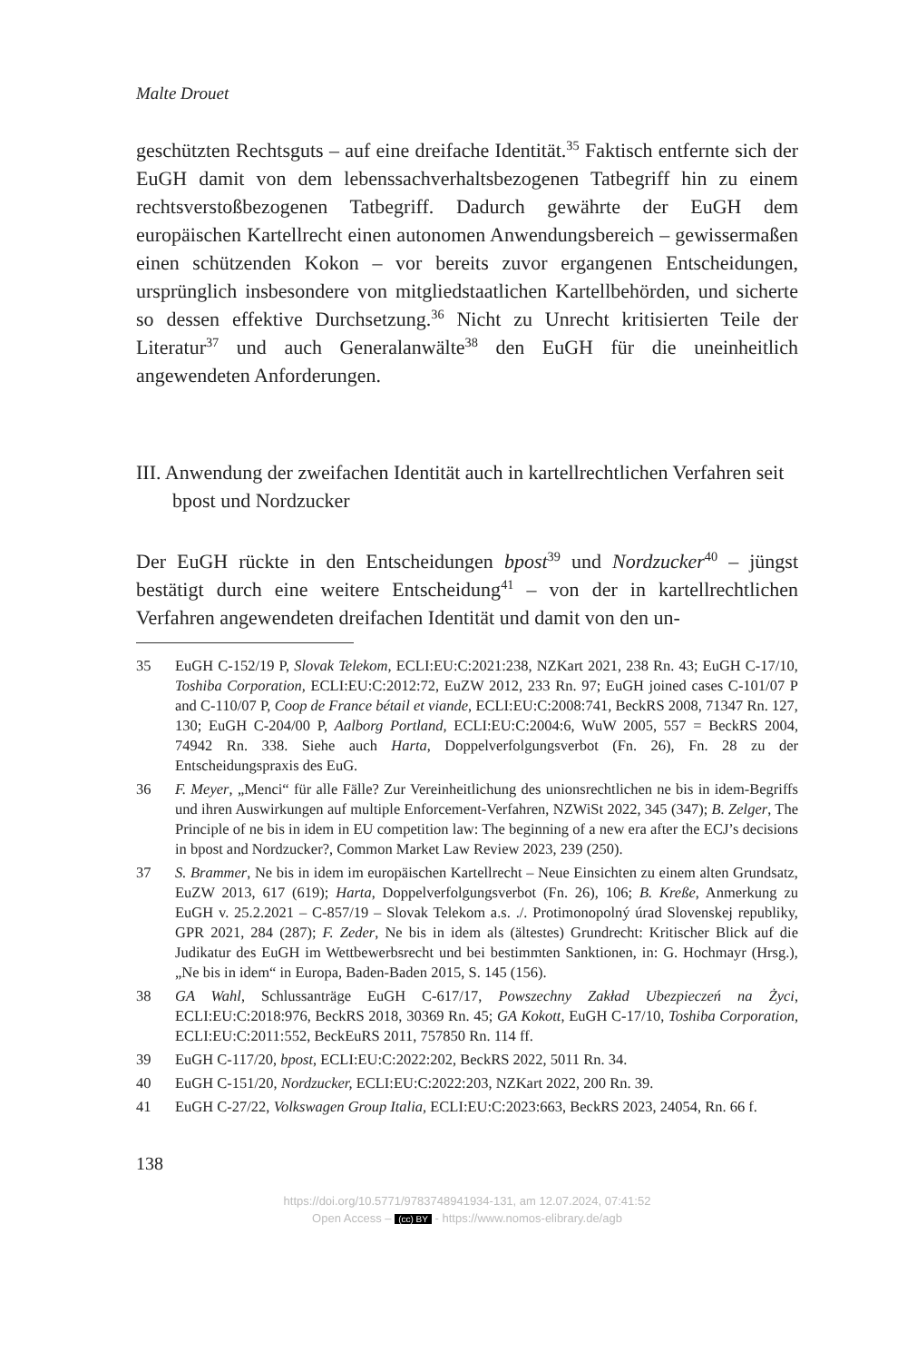Malte Drouet
geschützten Rechtsguts – auf eine dreifache Identität.<sup>35</sup> Faktisch entfernte sich der EuGH damit von dem lebenssachverhaltsbezogenen Tatbegriff hin zu einem rechtsverstoßbezogenen Tatbegriff. Dadurch gewährte der EuGH dem europäischen Kartellrecht einen autonomen Anwendungsbereich – gewissermaßen einen schützenden Kokon – vor bereits zuvor ergangenen Entscheidungen, ursprünglich insbesondere von mitgliedstaatlichen Kartellbehörden, und sicherte so dessen effektive Durchsetzung.<sup>36</sup> Nicht zu Unrecht kritisierten Teile der Literatur<sup>37</sup> und auch Generalanwälte<sup>38</sup> den EuGH für die uneinheitlich angewendeten Anforderungen.
III. Anwendung der zweifachen Identität auch in kartellrechtlichen Verfahren seit bpost und Nordzucker
Der EuGH rückte in den Entscheidungen bpost<sup>39</sup> und Nordzucker<sup>40</sup> – jüngst bestätigt durch eine weitere Entscheidung<sup>41</sup> – von der in kartellrechtlichen Verfahren angewendeten dreifachen Identität und damit von den un-
35 EuGH C-152/19 P, Slovak Telekom, ECLI:EU:C:2021:238, NZKart 2021, 238 Rn. 43; EuGH C-17/10, Toshiba Corporation, ECLI:EU:C:2012:72, EuZW 2012, 233 Rn. 97; EuGH joined cases C-101/07 P and C-110/07 P, Coop de France bétail et viande, ECLI:EU:C:2008:741, BeckRS 2008, 71347 Rn. 127, 130; EuGH C-204/00 P, Aalborg Portland, ECLI:EU:C:2004:6, WuW 2005, 557 = BeckRS 2004, 74942 Rn. 338. Siehe auch Harta, Doppelverfolgungsverbot (Fn. 26), Fn. 28 zu der Entscheidungspraxis des EuG.
36 F. Meyer, „Menci“ für alle Fälle? Zur Vereinheitlichung des unionsrechtlichen ne bis in idem-Begriffs und ihren Auswirkungen auf multiple Enforcement-Verfahren, NZWiSt 2022, 345 (347); B. Zelger, The Principle of ne bis in idem in EU competition law: The beginning of a new era after the ECJ’s decisions in bpost and Nordzucker?, Common Market Law Review 2023, 239 (250).
37 S. Brammer, Ne bis in idem im europäischen Kartellrecht – Neue Einsichten zu einem alten Grundsatz, EuZW 2013, 617 (619); Harta, Doppelverfolgungsverbot (Fn. 26), 106; B. Kreße, Anmerkung zu EuGH v. 25.2.2021 – C-857/19 – Slovak Telekom a.s. ./. Protimonopolný úrad Slovenskej republiky, GPR 2021, 284 (287); F. Zeder, Ne bis in idem als (ältestes) Grundrecht: Kritischer Blick auf die Judikatur des EuGH im Wettbewerbsrecht und bei bestimmten Sanktionen, in: G. Hochmayr (Hrsg.), „Ne bis in idem“ in Europa, Baden-Baden 2015, S. 145 (156).
38 GA Wahl, Schlussanträge EuGH C-617/17, Powszechny Zakład Ubezpieczeń na Życi, ECLI:EU:C:2018:976, BeckRS 2018, 30369 Rn. 45; GA Kokott, EuGH C-17/10, Toshiba Corporation, ECLI:EU:C:2011:552, BeckEuRS 2011, 757850 Rn. 114 ff.
39 EuGH C-117/20, bpost, ECLI:EU:C:2022:202, BeckRS 2022, 5011 Rn. 34.
40 EuGH C-151/20, Nordzucker, ECLI:EU:C:2022:203, NZKart 2022, 200 Rn. 39.
41 EuGH C-27/22, Volkswagen Group Italia, ECLI:EU:C:2023:663, BeckRS 2023, 24054, Rn. 66 f.
138
https://doi.org/10.5771/9783748941934-131, am 12.07.2024, 07:41:52
Open Access – (cc) BY - https://www.nomos-elibrary.de/agb